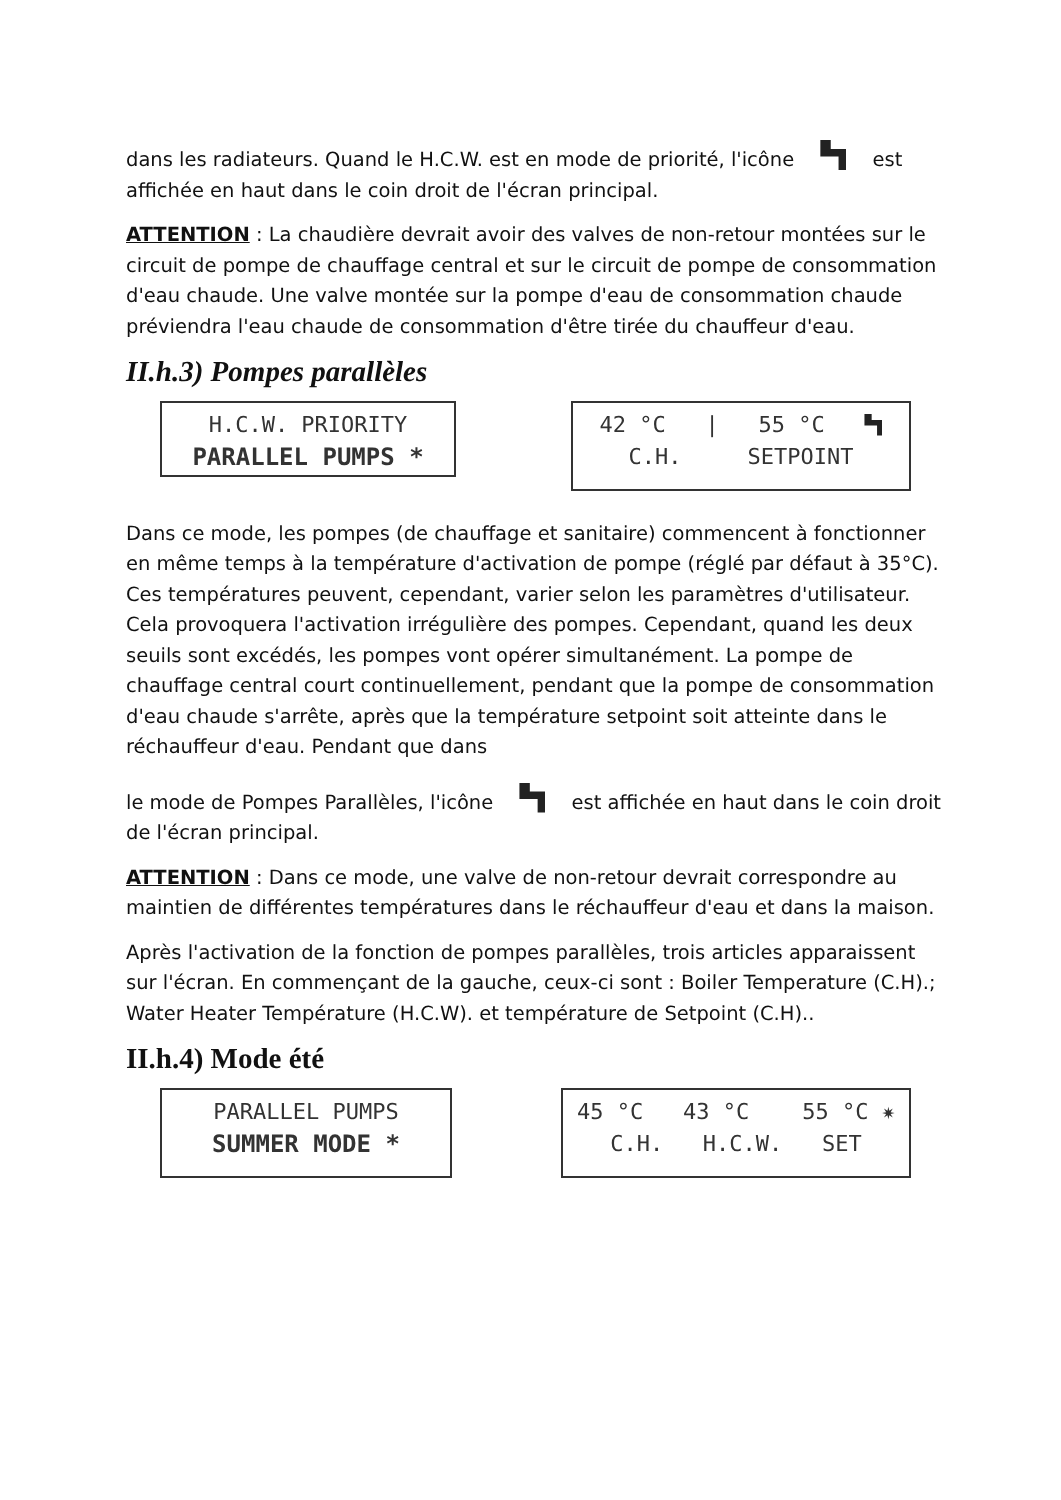dans les radiateurs. Quand le H.C.W. est en mode de priorité, l'icône est affichée en haut dans le coin droit de l'écran principal.
ATTENTION : La chaudière devrait avoir des valves de non-retour montées sur le circuit de pompe de chauffage central et sur le circuit de pompe de consommation d'eau chaude. Une valve montée sur la pompe d'eau de consommation chaude préviendra l'eau chaude de consommation d'être tirée du chauffeur d'eau.
II.h.3) Pompes parallèles
H.C.W. PRIORITY
PARALLEL PUMPS *
42 °C | 55 °C
C.H. SETPOINT
Dans ce mode, les pompes (de chauffage et sanitaire) commencent à fonctionner en même temps à la température d'activation de pompe (réglé par défaut à 35°C). Ces températures peuvent, cependant, varier selon les paramètres d'utilisateur. Cela provoquera l'activation irrégulière des pompes. Cependant, quand les deux seuils sont excédés, les pompes vont opérer simultanément. La pompe de chauffage central court continuellement, pendant que la pompe de consommation d'eau chaude s'arrête, après que la température setpoint soit atteinte dans le réchauffeur d'eau. Pendant que dans
le mode de Pompes Parallèles, l'icône est affichée en haut dans le coin droit de l'écran principal.
ATTENTION : Dans ce mode, une valve de non-retour devrait correspondre au maintien de différentes températures dans le réchauffeur d'eau et dans la maison.
Après l'activation de la fonction de pompes parallèles, trois articles apparaissent sur l'écran. En commençant de la gauche, ceux-ci sont : Boiler Temperature (C.H).; Water Heater Température (H.C.W). et température de Setpoint (C.H)..
II.h.4) Mode été
PARALLEL PUMPS
SUMMER MODE *
45 °C 43 °C 55 °C ✷
C.H. H.C.W. SET